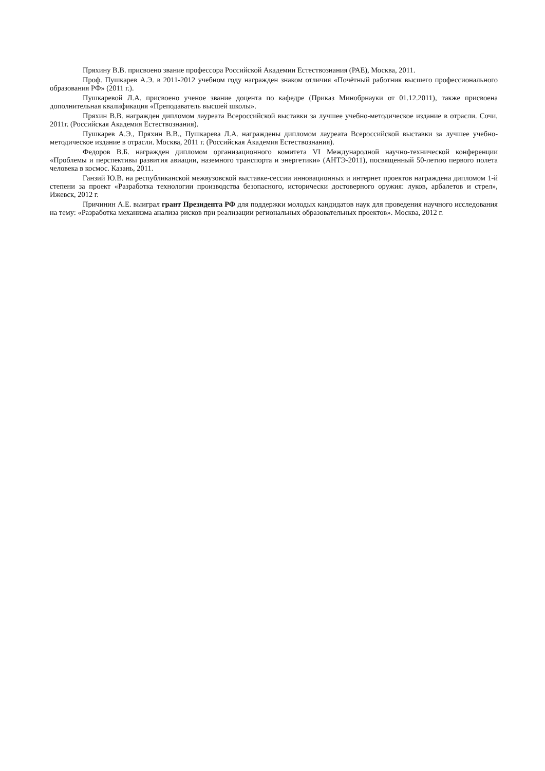Пряхину В.В. присвоено звание профессора Российской Академии Естествознания (РАЕ), Москва, 2011.
Проф. Пушкарев А.Э. в 2011-2012 учебном году награжден знаком отличия «Почётный работник высшего профессионального образования РФ» (2011 г.).
Пушкаревой Л.А. присвоено ученое звание доцента по кафедре (Приказ Минобрнауки от 01.12.2011), также присвоена дополнительная квалификация «Преподаватель высшей школы».
Пряхин В.В. награжден дипломом лауреата Всероссийской выставки за лучшее учебно-методическое издание в отрасли. Сочи, 2011г. (Российская Академия Естествознания).
Пушкарев А.Э., Пряхин В.В., Пушкарева Л.А. награждены дипломом лауреата Всероссийской выставки за лучшее учебно-методическое издание в отрасли. Москва, 2011 г. (Российская Академия Естествознания).
Федоров В.Б. награжден дипломом организационного комитета VI Международной научно-технической конференции «Проблемы и перспективы развития авиации, наземного транспорта и энергетики» (АНТЭ-2011), посвященный 50-летию первого полета человека в космос. Казань, 2011.
Ганзий Ю.В. на республиканской межвузовской выставке-сессии инновационных и интернет проектов награждена дипломом 1-й степени за проект «Разработка технологии производства безопасного, исторически достоверного оружия: луков, арбалетов и стрел», Ижевск, 2012 г.
Причинин А.Е. выиграл грант Президента РФ для поддержки молодых кандидатов наук для проведения научного исследования на тему: «Разработка механизма анализа рисков при реализации региональных образовательных проектов». Москва, 2012 г.